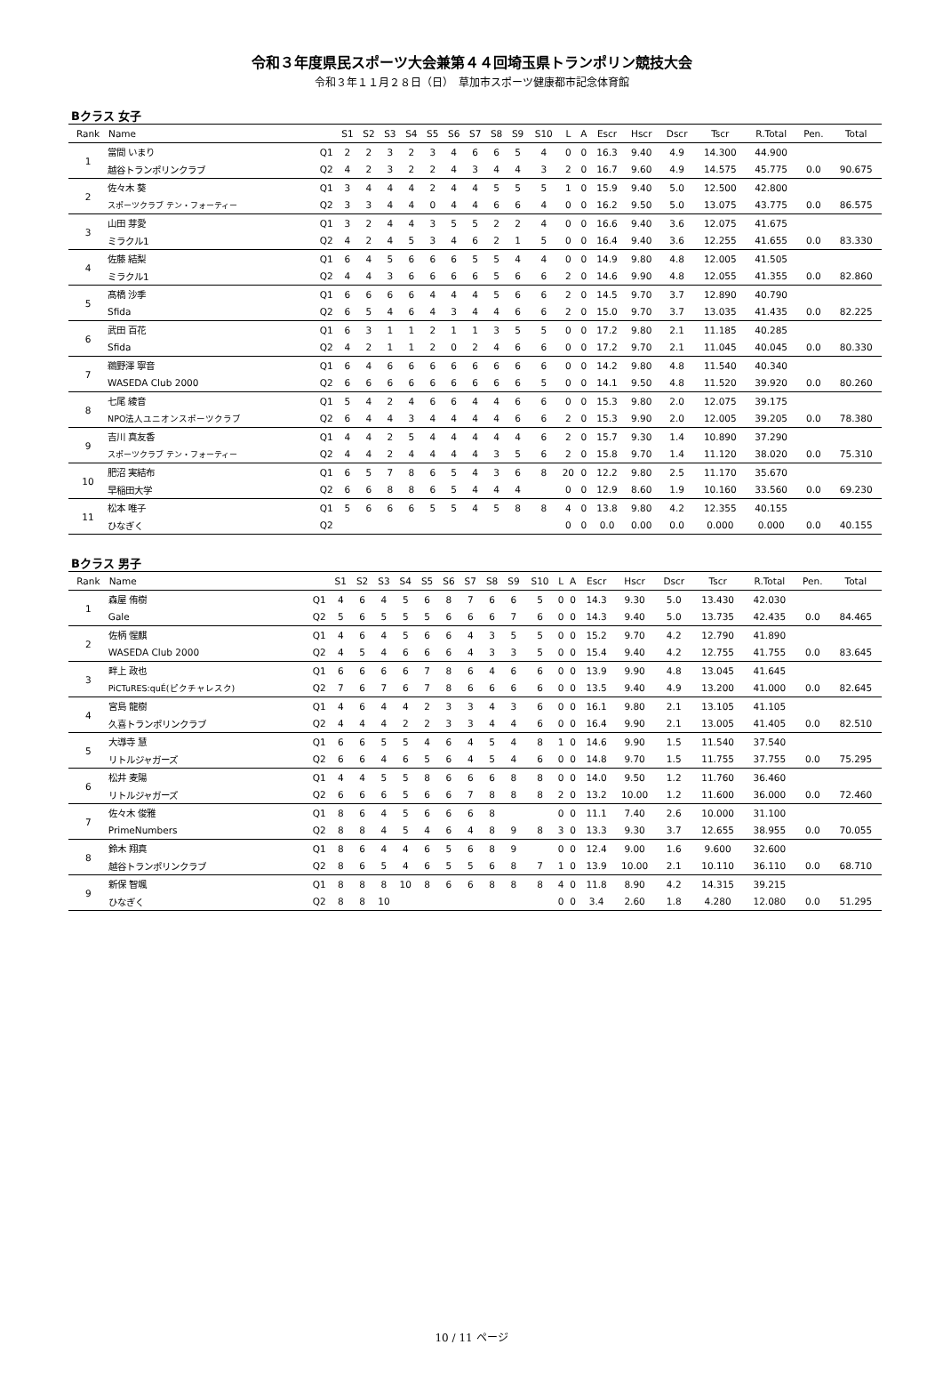令和３年度県民スポーツ大会兼第４４回埼玉県トランポリン競技大会
令和３年１１月２８日（日）　草加市スポーツ健康都市記念体育館
Bクラス 女子
| Rank | Name | | S1 | S2 | S3 | S4 | S5 | S6 | S7 | S8 | S9 | S10 | L | A | Escr | Hscr | Dscr | Tscr | R.Total | Pen. | Total |
| --- | --- | --- | --- | --- | --- | --- | --- | --- | --- | --- | --- | --- | --- | --- | --- | --- | --- | --- | --- | --- | --- |
| 1 | 當間 いまり | Q1 | 2 | 2 | 3 | 2 | 3 | 4 | 6 | 6 | 5 | 4 | 0 | 0 | 16.3 | 9.40 | 4.9 | 14.300 | 44.900 | | |
| | 越谷トランポリンクラブ | Q2 | 4 | 2 | 3 | 2 | 2 | 4 | 3 | 4 | 4 | 3 | 2 | 0 | 16.7 | 9.60 | 4.9 | 14.575 | 45.775 | 0.0 | 90.675 |
| 2 | 佐々木 葵 | Q1 | 3 | 4 | 4 | 4 | 2 | 4 | 4 | 5 | 5 | 5 | 1 | 0 | 15.9 | 9.40 | 5.0 | 12.500 | 42.800 | | |
| | スポーツクラブ テン・フォーティー | Q2 | 3 | 3 | 4 | 4 | 0 | 4 | 4 | 6 | 6 | 4 | 0 | 0 | 16.2 | 9.50 | 5.0 | 13.075 | 43.775 | 0.0 | 86.575 |
| 3 | 山田 芽愛 | Q1 | 3 | 2 | 4 | 4 | 3 | 5 | 5 | 2 | 2 | 4 | 0 | 0 | 16.6 | 9.40 | 3.6 | 12.075 | 41.675 | | |
| | ミラクル1 | Q2 | 4 | 2 | 4 | 5 | 3 | 4 | 6 | 2 | 1 | 5 | 0 | 0 | 16.4 | 9.40 | 3.6 | 12.255 | 41.655 | 0.0 | 83.330 |
| 4 | 佐藤 結梨 | Q1 | 6 | 4 | 5 | 6 | 6 | 6 | 5 | 5 | 4 | 4 | 0 | 0 | 14.9 | 9.80 | 4.8 | 12.005 | 41.505 | | |
| | ミラクル1 | Q2 | 4 | 4 | 3 | 6 | 6 | 6 | 6 | 5 | 6 | 6 | 2 | 0 | 14.6 | 9.90 | 4.8 | 12.055 | 41.355 | 0.0 | 82.860 |
| 5 | 髙橋 沙季 | Q1 | 6 | 6 | 6 | 6 | 4 | 4 | 4 | 5 | 6 | 6 | 2 | 0 | 14.5 | 9.70 | 3.7 | 12.890 | 40.790 | | |
| | Sfida | Q2 | 6 | 5 | 4 | 6 | 4 | 3 | 4 | 4 | 6 | 6 | 2 | 0 | 15.0 | 9.70 | 3.7 | 13.035 | 41.435 | 0.0 | 82.225 |
| 6 | 武田 百花 | Q1 | 6 | 3 | 1 | 1 | 2 | 1 | 1 | 3 | 5 | 5 | 0 | 0 | 17.2 | 9.80 | 2.1 | 11.185 | 40.285 | | |
| | Sfida | Q2 | 4 | 2 | 1 | 1 | 2 | 0 | 2 | 4 | 6 | 6 | 0 | 0 | 17.2 | 9.70 | 2.1 | 11.045 | 40.045 | 0.0 | 80.330 |
| 7 | 鵜野澤 寧音 | Q1 | 6 | 4 | 6 | 6 | 6 | 6 | 6 | 6 | 6 | 6 | 0 | 0 | 14.2 | 9.80 | 4.8 | 11.540 | 40.340 | | |
| | WASEDA Club 2000 | Q2 | 6 | 6 | 6 | 6 | 6 | 6 | 6 | 6 | 6 | 5 | 0 | 0 | 14.1 | 9.50 | 4.8 | 11.520 | 39.920 | 0.0 | 80.260 |
| 8 | 七尾 綾音 | Q1 | 5 | 4 | 2 | 4 | 6 | 6 | 4 | 4 | 6 | 6 | 0 | 0 | 15.3 | 9.80 | 2.0 | 12.075 | 39.175 | | |
| | NPO法人ユニオンスポーツクラブ | Q2 | 6 | 4 | 4 | 3 | 4 | 4 | 4 | 4 | 6 | 6 | 2 | 0 | 15.3 | 9.90 | 2.0 | 12.005 | 39.205 | 0.0 | 78.380 |
| 9 | 吉川 真友香 | Q1 | 4 | 4 | 2 | 5 | 4 | 4 | 4 | 4 | 4 | 6 | 2 | 0 | 15.7 | 9.30 | 1.4 | 10.890 | 37.290 | | |
| | スポーツクラブ テン・フォーティー | Q2 | 4 | 4 | 2 | 4 | 4 | 4 | 4 | 3 | 5 | 6 | 2 | 0 | 15.8 | 9.70 | 1.4 | 11.120 | 38.020 | 0.0 | 75.310 |
| 10 | 肥沼 実結布 | Q1 | 6 | 5 | 7 | 8 | 6 | 5 | 4 | 3 | 6 | 8 | 20 | 0 | 12.2 | 9.80 | 2.5 | 11.170 | 35.670 | | |
| | 早稲田大学 | Q2 | 6 | 6 | 8 | 8 | 6 | 5 | 4 | 4 | 4 | | 0 | 0 | 12.9 | 8.60 | 1.9 | 10.160 | 33.560 | 0.0 | 69.230 |
| 11 | 松本 唯子 | Q1 | 5 | 6 | 6 | 6 | 5 | 5 | 4 | 5 | 8 | 8 | 4 | 0 | 13.8 | 9.80 | 4.2 | 12.355 | 40.155 | | |
| | ひなぎく | Q2 | | | | | | | | | | | 0 | 0 | 0.0 | 0.00 | 0.0 | 0.000 | 0.000 | 0.0 | 40.155 |
Bクラス 男子
| Rank | Name | | S1 | S2 | S3 | S4 | S5 | S6 | S7 | S8 | S9 | S10 | L | A | Escr | Hscr | Dscr | Tscr | R.Total | Pen. | Total |
| --- | --- | --- | --- | --- | --- | --- | --- | --- | --- | --- | --- | --- | --- | --- | --- | --- | --- | --- | --- | --- | --- |
| 1 | 森屋 侑樹 | Q1 | 4 | 6 | 4 | 5 | 6 | 8 | 7 | 6 | 6 | 5 | 0 | 0 | 14.3 | 9.30 | 5.0 | 13.430 | 42.030 | | |
| | Gale | Q2 | 5 | 6 | 5 | 5 | 5 | 6 | 6 | 6 | 7 | 6 | 0 | 0 | 14.3 | 9.40 | 5.0 | 13.735 | 42.435 | 0.0 | 84.465 |
| 2 | 佐柄 惺麒 | Q1 | 4 | 6 | 4 | 5 | 6 | 6 | 4 | 3 | 5 | 5 | 0 | 0 | 15.2 | 9.70 | 4.2 | 12.790 | 41.890 | | |
| | WASEDA Club 2000 | Q2 | 4 | 5 | 4 | 6 | 6 | 6 | 4 | 3 | 3 | 5 | 0 | 0 | 15.4 | 9.40 | 4.2 | 12.755 | 41.755 | 0.0 | 83.645 |
| 3 | 畔上 政也 | Q1 | 6 | 6 | 6 | 6 | 7 | 8 | 6 | 4 | 6 | 6 | 0 | 0 | 13.9 | 9.90 | 4.8 | 13.045 | 41.645 | | |
| | PiCTuRES:quÉ(ピクチャレスク) | Q2 | 7 | 6 | 7 | 6 | 7 | 8 | 6 | 6 | 6 | 6 | 0 | 0 | 13.5 | 9.40 | 4.9 | 13.200 | 41.000 | 0.0 | 82.645 |
| 4 | 宮島 龍樹 | Q1 | 4 | 6 | 4 | 4 | 2 | 3 | 3 | 4 | 3 | 6 | 0 | 0 | 16.1 | 9.80 | 2.1 | 13.105 | 41.105 | | |
| | 久喜トランポリンクラブ | Q2 | 4 | 4 | 4 | 2 | 2 | 3 | 3 | 4 | 4 | 6 | 0 | 0 | 16.4 | 9.90 | 2.1 | 13.005 | 41.405 | 0.0 | 82.510 |
| 5 | 大導寺 慧 | Q1 | 6 | 6 | 5 | 5 | 4 | 6 | 4 | 5 | 4 | 8 | 1 | 0 | 14.6 | 9.90 | 1.5 | 11.540 | 37.540 | | |
| | リトルジャガーズ | Q2 | 6 | 6 | 4 | 6 | 5 | 6 | 4 | 5 | 4 | 6 | 0 | 0 | 14.8 | 9.70 | 1.5 | 11.755 | 37.755 | 0.0 | 75.295 |
| 6 | 松井 麦陽 | Q1 | 4 | 4 | 5 | 5 | 8 | 6 | 6 | 6 | 8 | 8 | 0 | 0 | 14.0 | 9.50 | 1.2 | 11.760 | 36.460 | | |
| | リトルジャガーズ | Q2 | 6 | 6 | 6 | 5 | 6 | 6 | 7 | 8 | 8 | 8 | 2 | 0 | 13.2 | 10.00 | 1.2 | 11.600 | 36.000 | 0.0 | 72.460 |
| 7 | 佐々木 俊雅 | Q1 | 8 | 6 | 4 | 5 | 6 | 6 | 6 | 8 | | | 0 | 0 | 11.1 | 7.40 | 2.6 | 10.000 | 31.100 | | |
| | PrimeNumbers | Q2 | 8 | 8 | 4 | 5 | 4 | 6 | 4 | 8 | 9 | 8 | 3 | 0 | 13.3 | 9.30 | 3.7 | 12.655 | 38.955 | 0.0 | 70.055 |
| 8 | 鈴木 翔真 | Q1 | 8 | 6 | 4 | 4 | 6 | 5 | 6 | 8 | 9 | | 0 | 0 | 12.4 | 9.00 | 1.6 | 9.600 | 32.600 | | |
| | 越谷トランポリンクラブ | Q2 | 8 | 6 | 5 | 4 | 6 | 5 | 5 | 6 | 8 | 7 | 1 | 0 | 13.9 | 10.00 | 2.1 | 10.110 | 36.110 | 0.0 | 68.710 |
| 9 | 新保 智颯 | Q1 | 8 | 8 | 8 | 10 | 8 | 6 | 6 | 8 | 8 | 8 | 4 | 0 | 11.8 | 8.90 | 4.2 | 14.315 | 39.215 | | |
| | ひなぎく | Q2 | 8 | 8 | 10 | | | | | | | | 0 | 0 | 3.4 | 2.60 | 1.8 | 4.280 | 12.080 | 0.0 | 51.295 |
10 / 11 ページ